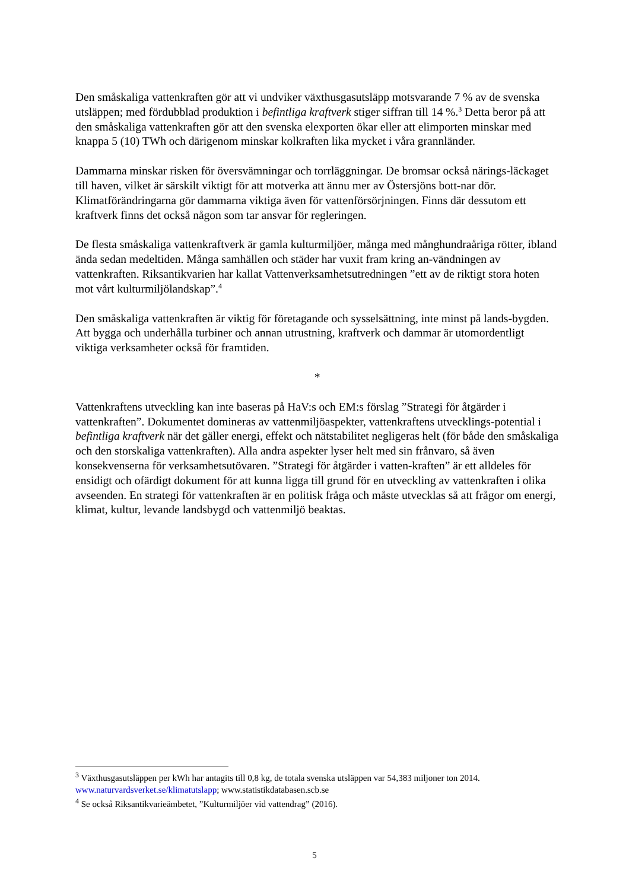Den småskaliga vattenkraften gör att vi undviker växthusgasutsläpp motsvarande 7 % av de svenska utsläppen; med fördubblad produktion i befintliga kraftverk stiger siffran till 14 %.<sup>3</sup> Detta beror på att den småskaliga vattenkraften gör att den svenska elexporten ökar eller att elimporten minskar med knappa 5 (10) TWh och därigenom minskar kolkraften lika mycket i våra grannländer.
Dammarna minskar risken för översvämningar och torrläggningar. De bromsar också närings-läckaget till haven, vilket är särskilt viktigt för att motverka att ännu mer av Östersjöns bott-nar dör. Klimatförändringarna gör dammarna viktiga även för vattenförsörjningen. Finns där dessutom ett kraftverk finns det också någon som tar ansvar för regleringen.
De flesta småskaliga vattenkraftverk är gamla kulturmiljöer, många med månghundraåriga rötter, ibland ända sedan medeltiden. Många samhällen och städer har vuxit fram kring an-vändningen av vattenkraften. Riksantikvarien har kallat Vattenverksamhetsutredningen ”ett av de riktigt stora hoten mot vårt kulturmiljölandskap”.<sup>4</sup>
Den småskaliga vattenkraften är viktig för företagande och sysselsättning, inte minst på lands-bygden. Att bygga och underhålla turbiner och annan utrustning, kraftverk och dammar är utomordentligt viktiga verksamheter också för framtiden.
*
Vattenkraftens utveckling kan inte baseras på HaV:s och EM:s förslag ”Strategi för åtgärder i vattenkraften”. Dokumentet domineras av vattenmiljöaspekter, vattenkraftens utvecklings-potential i befintliga kraftverk när det gäller energi, effekt och nätstabilitet negligeras helt (för både den småskaliga och den storskaliga vattenkraften). Alla andra aspekter lyser helt med sin frånvaro, så även konsekvenserna för verksamhetsutövaren. ”Strategi för åtgärder i vatten-kraften” är ett alldeles för ensidigt och ofärdigt dokument för att kunna ligga till grund för en utveckling av vattenkraften i olika avseenden. En strategi för vattenkraften är en politisk fråga och måste utvecklas så att frågor om energi, klimat, kultur, levande landsbygd och vattenmiljö beaktas.
<sup>3</sup> Växthusgasutsläppen per kWh har antagits till 0,8 kg, de totala svenska utsläppen var 54,383 miljoner ton 2014. www.naturvardsverket.se/klimatutslapp; www.statistikdatabasen.scb.se
<sup>4</sup> Se också Riksantikvarieämbetet, ”Kulturmiljöer vid vattendrag” (2016).
5